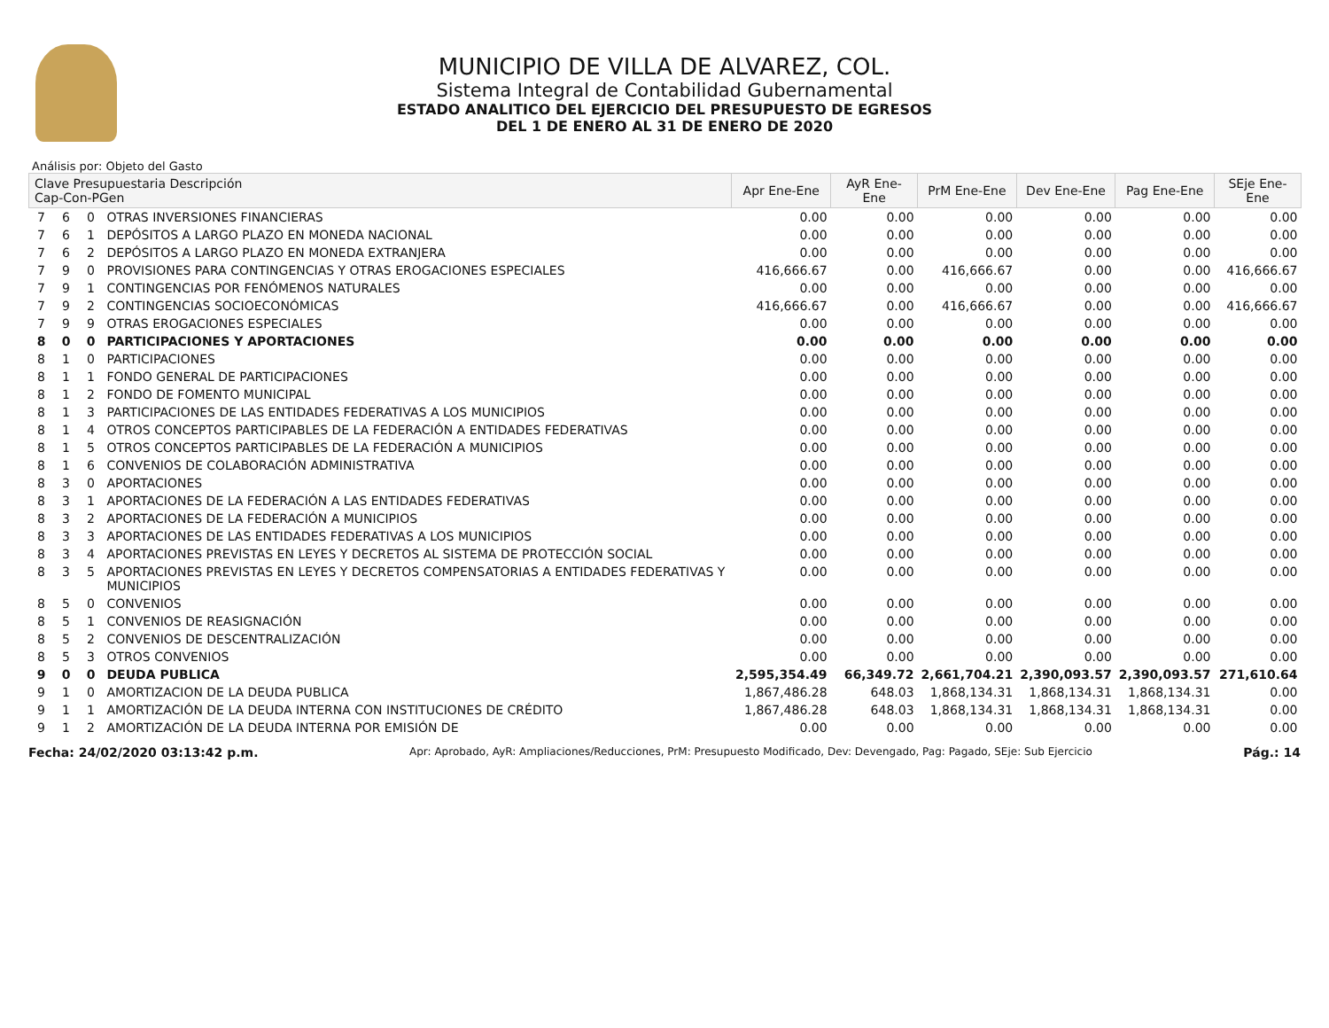MUNICIPIO DE VILLA DE ALVAREZ, COL.
Sistema Integral de Contabilidad Gubernamental
ESTADO ANALITICO DEL EJERCICIO DEL PRESUPUESTO DE EGRESOS
DEL 1 DE ENERO AL 31 DE ENERO DE 2020
Análisis por: Objeto del Gasto
| Clave Presupuestaria Descripción Cap-Con-PGen | | | | Apr Ene-Ene | AyR Ene-Ene | PrM Ene-Ene | Dev Ene-Ene | Pag Ene-Ene | SEje Ene-Ene |
| --- | --- | --- | --- | --- | --- | --- | --- | --- | --- |
| 7 | 6 | 0 | OTRAS INVERSIONES FINANCIERAS | 0.00 | 0.00 | 0.00 | 0.00 | 0.00 | 0.00 |
| 7 | 6 | 1 | DEPÓSITOS A LARGO PLAZO EN MONEDA NACIONAL | 0.00 | 0.00 | 0.00 | 0.00 | 0.00 | 0.00 |
| 7 | 6 | 2 | DEPÓSITOS A LARGO PLAZO EN MONEDA EXTRANJERA | 0.00 | 0.00 | 0.00 | 0.00 | 0.00 | 0.00 |
| 7 | 9 | 0 | PROVISIONES PARA CONTINGENCIAS Y OTRAS EROGACIONES ESPECIALES | 416,666.67 | 0.00 | 416,666.67 | 0.00 | 0.00 | 416,666.67 |
| 7 | 9 | 1 | CONTINGENCIAS POR FENÓMENOS NATURALES | 0.00 | 0.00 | 0.00 | 0.00 | 0.00 | 0.00 |
| 7 | 9 | 2 | CONTINGENCIAS SOCIOECONÓMICAS | 416,666.67 | 0.00 | 416,666.67 | 0.00 | 0.00 | 416,666.67 |
| 7 | 9 | 9 | OTRAS EROGACIONES ESPECIALES | 0.00 | 0.00 | 0.00 | 0.00 | 0.00 | 0.00 |
| 8 | 0 | 0 | PARTICIPACIONES Y APORTACIONES | 0.00 | 0.00 | 0.00 | 0.00 | 0.00 | 0.00 |
| 8 | 1 | 0 | PARTICIPACIONES | 0.00 | 0.00 | 0.00 | 0.00 | 0.00 | 0.00 |
| 8 | 1 | 1 | FONDO GENERAL DE PARTICIPACIONES | 0.00 | 0.00 | 0.00 | 0.00 | 0.00 | 0.00 |
| 8 | 1 | 2 | FONDO DE FOMENTO MUNICIPAL | 0.00 | 0.00 | 0.00 | 0.00 | 0.00 | 0.00 |
| 8 | 1 | 3 | PARTICIPACIONES DE LAS ENTIDADES FEDERATIVAS A LOS MUNICIPIOS | 0.00 | 0.00 | 0.00 | 0.00 | 0.00 | 0.00 |
| 8 | 1 | 4 | OTROS CONCEPTOS PARTICIPABLES DE LA FEDERACIÓN A ENTIDADES FEDERATIVAS | 0.00 | 0.00 | 0.00 | 0.00 | 0.00 | 0.00 |
| 8 | 1 | 5 | OTROS CONCEPTOS PARTICIPABLES DE LA FEDERACIÓN A MUNICIPIOS | 0.00 | 0.00 | 0.00 | 0.00 | 0.00 | 0.00 |
| 8 | 1 | 6 | CONVENIOS DE COLABORACIÓN ADMINISTRATIVA | 0.00 | 0.00 | 0.00 | 0.00 | 0.00 | 0.00 |
| 8 | 3 | 0 | APORTACIONES | 0.00 | 0.00 | 0.00 | 0.00 | 0.00 | 0.00 |
| 8 | 3 | 1 | APORTACIONES DE LA FEDERACIÓN A LAS ENTIDADES FEDERATIVAS | 0.00 | 0.00 | 0.00 | 0.00 | 0.00 | 0.00 |
| 8 | 3 | 2 | APORTACIONES DE LA FEDERACIÓN A MUNICIPIOS | 0.00 | 0.00 | 0.00 | 0.00 | 0.00 | 0.00 |
| 8 | 3 | 3 | APORTACIONES DE LAS ENTIDADES FEDERATIVAS A LOS MUNICIPIOS | 0.00 | 0.00 | 0.00 | 0.00 | 0.00 | 0.00 |
| 8 | 3 | 4 | APORTACIONES PREVISTAS EN LEYES Y DECRETOS AL SISTEMA DE PROTECCIÓN SOCIAL | 0.00 | 0.00 | 0.00 | 0.00 | 0.00 | 0.00 |
| 8 | 3 | 5 | APORTACIONES PREVISTAS EN LEYES Y DECRETOS COMPENSATORIAS A ENTIDADES FEDERATIVAS Y MUNICIPIOS | 0.00 | 0.00 | 0.00 | 0.00 | 0.00 | 0.00 |
| 8 | 5 | 0 | CONVENIOS | 0.00 | 0.00 | 0.00 | 0.00 | 0.00 | 0.00 |
| 8 | 5 | 1 | CONVENIOS DE REASIGNACIÓN | 0.00 | 0.00 | 0.00 | 0.00 | 0.00 | 0.00 |
| 8 | 5 | 2 | CONVENIOS DE DESCENTRALIZACIÓN | 0.00 | 0.00 | 0.00 | 0.00 | 0.00 | 0.00 |
| 8 | 5 | 3 | OTROS CONVENIOS | 0.00 | 0.00 | 0.00 | 0.00 | 0.00 | 0.00 |
| 9 | 0 | 0 | DEUDA PUBLICA | 2,595,354.49 | 66,349.72 | 2,661,704.21 | 2,390,093.57 | 2,390,093.57 | 271,610.64 |
| 9 | 1 | 0 | AMORTIZACION DE LA DEUDA PUBLICA | 1,867,486.28 | 648.03 | 1,868,134.31 | 1,868,134.31 | 1,868,134.31 | 0.00 |
| 9 | 1 | 1 | AMORTIZACIÓN DE LA DEUDA INTERNA CON INSTITUCIONES DE CRÉDITO | 1,867,486.28 | 648.03 | 1,868,134.31 | 1,868,134.31 | 1,868,134.31 | 0.00 |
| 9 | 1 | 2 | AMORTIZACIÓN DE LA DEUDA INTERNA POR EMISIÓN DE | 0.00 | 0.00 | 0.00 | 0.00 | 0.00 | 0.00 |
Fecha: 24/02/2020 03:13:42 p.m. Apr: Aprobado, AyR: Ampliaciones/Reducciones, PrM: Presupuesto Modificado, Dev: Devengado, Pag: Pagado, SEje: Sub Ejercicio Pág.: 14